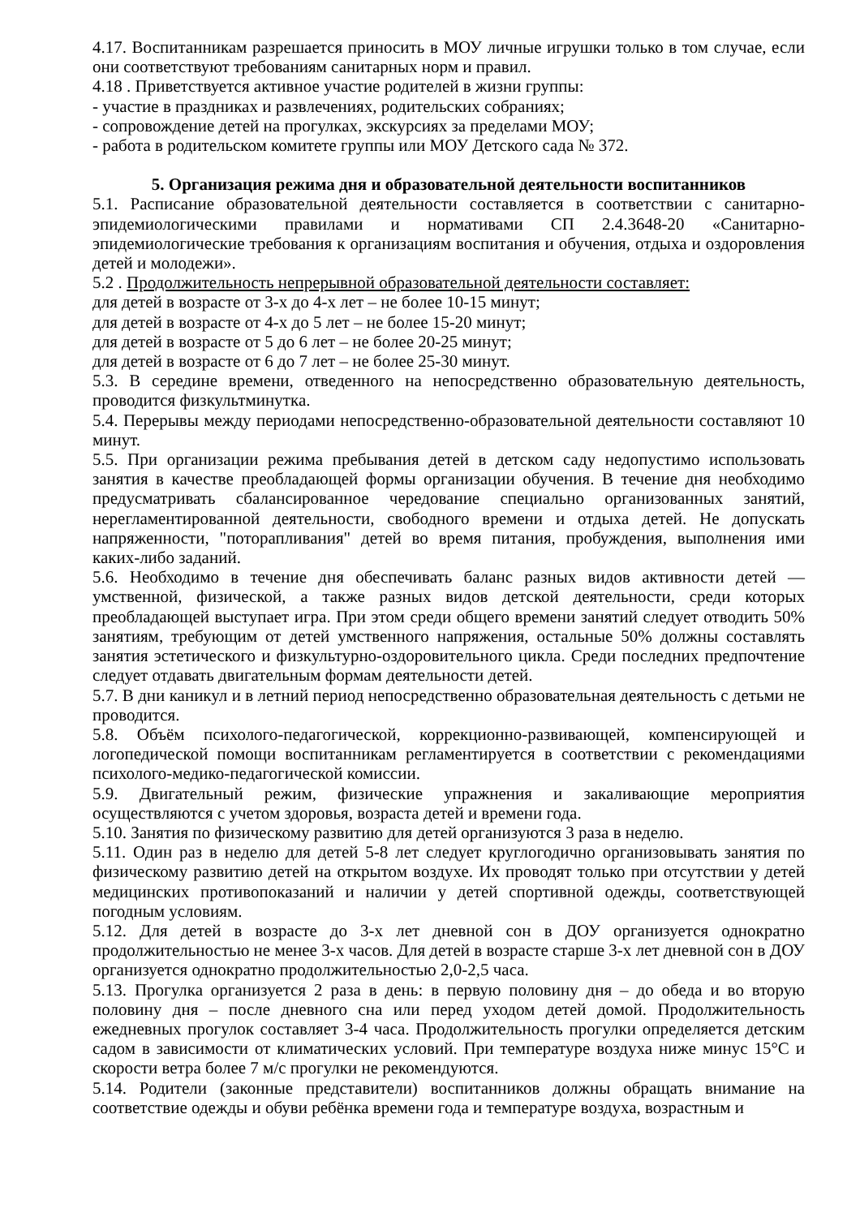4.17. Воспитанникам разрешается приносить в МОУ личные игрушки только в том случае, если они соответствуют требованиям санитарных норм и правил.
4.18 . Приветствуется активное участие родителей в жизни группы:
- участие в праздниках и развлечениях, родительских собраниях;
- сопровождение детей на прогулках, экскурсиях за пределами МОУ;
- работа в родительском комитете группы или МОУ Детского сада № 372.
5. Организация режима дня и образовательной деятельности воспитанников
5.1. Расписание образовательной деятельности составляется в соответствии с санитарно-эпидемиологическими правилами и нормативами СП 2.4.3648-20 «Санитарно-эпидемиологические требования к организациям воспитания и обучения, отдыха и оздоровления детей и молодежи».
5.2 . Продолжительность непрерывной образовательной деятельности составляет:
для детей в возрасте от 3-х до 4-х лет – не более 10-15 минут;
для детей в возрасте от 4-х до 5 лет – не более 15-20 минут;
для детей в возрасте от 5 до 6 лет – не более 20-25 минут;
для детей в возрасте от 6 до 7 лет – не более 25-30 минут.
5.3. В середине времени, отведенного на непосредственно образовательную деятельность, проводится физкультминутка.
5.4. Перерывы между периодами непосредственно-образовательной деятельности составляют 10 минут.
5.5. При организации режима пребывания детей в детском саду недопустимо использовать занятия в качестве преобладающей формы организации обучения. В течение дня необходимо предусматривать сбалансированное чередование специально организованных занятий, нерегламентированной деятельности, свободного времени и отдыха детей. Не допускать напряженности, "поторапливания" детей во время питания, пробуждения, выполнения ими каких-либо заданий.
5.6. Необходимо в течение дня обеспечивать баланс разных видов активности детей — умственной, физической, а также разных видов детской деятельности, среди которых преобладающей выступает игра. При этом среди общего времени занятий следует отводить 50% занятиям, требующим от детей умственного напряжения, остальные 50% должны составлять занятия эстетического и физкультурно-оздоровительного цикла. Среди последних предпочтение следует отдавать двигательным формам деятельности детей.
5.7. В дни каникул и в летний период непосредственно образовательная деятельность с детьми не проводится.
5.8. Объём психолого-педагогической, коррекционно-развивающей, компенсирующей и логопедической помощи воспитанникам регламентируется в соответствии с рекомендациями психолого-медико-педагогической комиссии.
5.9. Двигательный режим, физические упражнения и закаливающие мероприятия осуществляются с учетом здоровья, возраста детей и времени года.
5.10. Занятия по физическому развитию для детей организуются 3 раза в неделю.
5.11. Один раз в неделю для детей 5-8 лет следует круглогодично организовывать занятия по физическому развитию детей на открытом воздухе. Их проводят только при отсутствии у детей медицинских противопоказаний и наличии у детей спортивной одежды, соответствующей погодным условиям.
5.12. Для детей в возрасте до 3-х лет дневной сон в ДОУ организуется однократно продолжительностью не менее 3-х часов. Для детей в возрасте старше 3-х лет дневной сон в ДОУ организуется однократно продолжительностью 2,0-2,5 часа.
5.13. Прогулка организуется 2 раза в день: в первую половину дня – до обеда и во вторую половину дня – после дневного сна или перед уходом детей домой. Продолжительность ежедневных прогулок составляет 3-4 часа. Продолжительность прогулки определяется детским садом в зависимости от климатических условий. При температуре воздуха ниже минус 15°С и скорости ветра более 7 м/с прогулки не рекомендуются.
5.14. Родители (законные представители) воспитанников должны обращать внимание на соответствие одежды и обуви ребёнка времени года и температуре воздуха, возрастным и